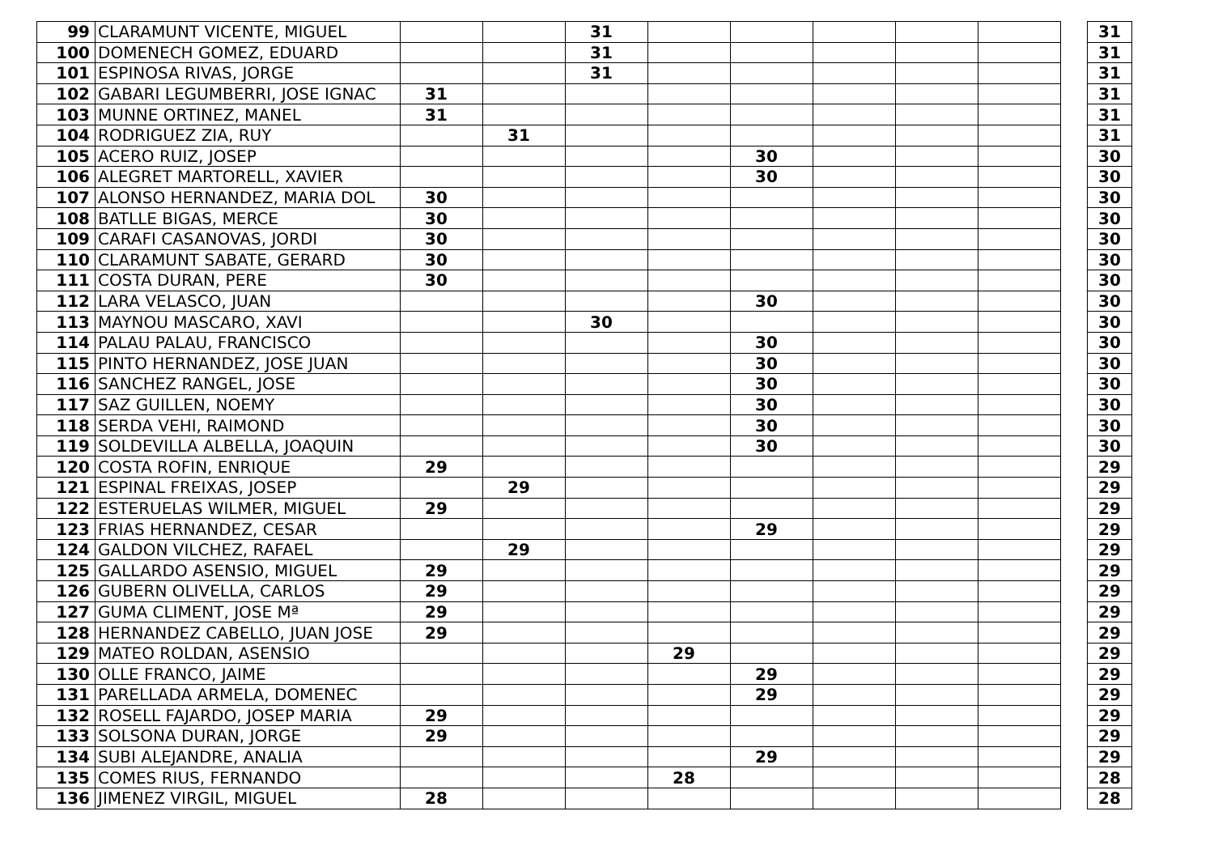| 99 | CLARAMUNT VICENTE, MIGUEL | | | 31 | | | | | | | 31 |
| 100 | DOMENECH GOMEZ, EDUARD | | | 31 | | | | | | | 31 |
| 101 | ESPINOSA RIVAS, JORGE | | | 31 | | | | | | | 31 |
| 102 | GABARI LEGUMBERRI, JOSE IGNAC | 31 | | | | | | | | | 31 |
| 103 | MUNNE ORTINEZ, MANEL | 31 | | | | | | | | | 31 |
| 104 | RODRIGUEZ ZIA, RUY | | 31 | | | | | | | | 31 |
| 105 | ACERO RUIZ, JOSEP | | | | | 30 | | | | | 30 |
| 106 | ALEGRET MARTORELL, XAVIER | | | | | 30 | | | | | 30 |
| 107 | ALONSO HERNANDEZ, MARIA DOL | 30 | | | | | | | | | 30 |
| 108 | BATLLE BIGAS, MERCE | 30 | | | | | | | | | 30 |
| 109 | CARAFI CASANOVAS, JORDI | 30 | | | | | | | | | 30 |
| 110 | CLARAMUNT SABATE, GERARD | 30 | | | | | | | | | 30 |
| 111 | COSTA DURAN, PERE | 30 | | | | | | | | | 30 |
| 112 | LARA VELASCO, JUAN | | | | | 30 | | | | | 30 |
| 113 | MAYNOU MASCARO, XAVI | | | 30 | | | | | | | 30 |
| 114 | PALAU PALAU, FRANCISCO | | | | | 30 | | | | | 30 |
| 115 | PINTO HERNANDEZ, JOSE JUAN | | | | | 30 | | | | | 30 |
| 116 | SANCHEZ RANGEL, JOSE | | | | | 30 | | | | | 30 |
| 117 | SAZ GUILLEN, NOEMY | | | | | 30 | | | | | 30 |
| 118 | SERDA VEHI, RAIMOND | | | | | 30 | | | | | 30 |
| 119 | SOLDEVILLA ALBELLA, JOAQUIN | | | | | 30 | | | | | 30 |
| 120 | COSTA ROFIN, ENRIQUE | 29 | | | | | | | | | 29 |
| 121 | ESPINAL FREIXAS, JOSEP | | 29 | | | | | | | | 29 |
| 122 | ESTERUELAS WILMER, MIGUEL | 29 | | | | | | | | | 29 |
| 123 | FRIAS HERNANDEZ, CESAR | | | | | 29 | | | | | 29 |
| 124 | GALDON VILCHEZ, RAFAEL | | 29 | | | | | | | | 29 |
| 125 | GALLARDO ASENSIO, MIGUEL | 29 | | | | | | | | | 29 |
| 126 | GUBERN OLIVELLA, CARLOS | 29 | | | | | | | | | 29 |
| 127 | GUMA CLIMENT, JOSE Mª | 29 | | | | | | | | | 29 |
| 128 | HERNANDEZ CABELLO, JUAN JOSE | 29 | | | | | | | | | 29 |
| 129 | MATEO ROLDAN, ASENSIO | | | | 29 | | | | | | 29 |
| 130 | OLLE FRANCO, JAIME | | | | | 29 | | | | | 29 |
| 131 | PARELLADA ARMELA, DOMENEC | | | | | 29 | | | | | 29 |
| 132 | ROSELL FAJARDO, JOSEP MARIA | 29 | | | | | | | | | 29 |
| 133 | SOLSONA DURAN, JORGE | 29 | | | | | | | | | 29 |
| 134 | SUBI ALEJANDRE, ANALIA | | | | | 29 | | | | | 29 |
| 135 | COMES RIUS, FERNANDO | | | | 28 | | | | | | 28 |
| 136 | JIMENEZ VIRGIL, MIGUEL | 28 | | | | | | | | | 28 |